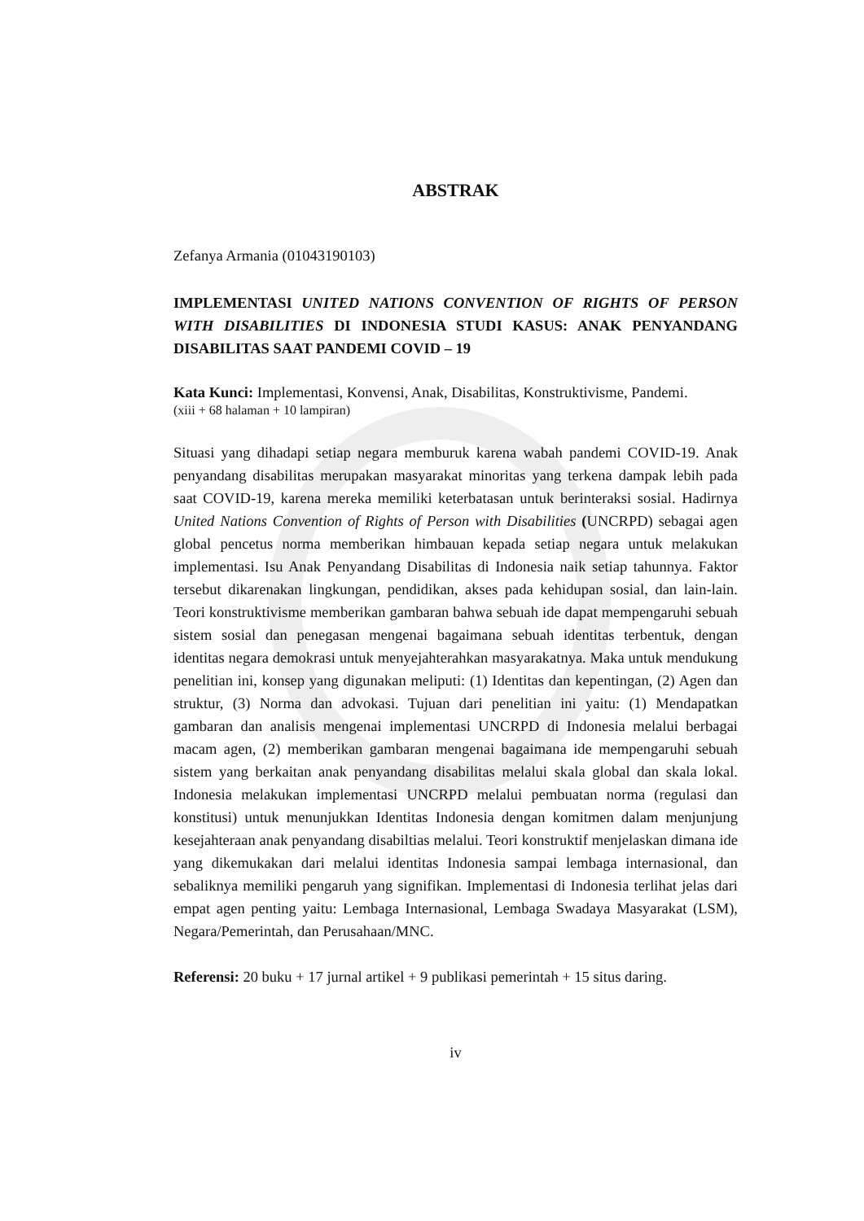ABSTRAK
Zefanya Armania (01043190103)
IMPLEMENTASI UNITED NATIONS CONVENTION OF RIGHTS OF PERSON WITH DISABILITIES DI INDONESIA STUDI KASUS: ANAK PENYANDANG DISABILITAS SAAT PANDEMI COVID – 19
Kata Kunci: Implementasi, Konvensi, Anak, Disabilitas, Konstruktivisme, Pandemi.
(xiii + 68 halaman + 10 lampiran)
Situasi yang dihadapi setiap negara memburuk karena wabah pandemi COVID-19. Anak penyandang disabilitas merupakan masyarakat minoritas yang terkena dampak lebih pada saat COVID-19, karena mereka memiliki keterbatasan untuk berinteraksi sosial. Hadirnya United Nations Convention of Rights of Person with Disabilities (UNCRPD) sebagai agen global pencetus norma memberikan himbauan kepada setiap negara untuk melakukan implementasi. Isu Anak Penyandang Disabilitas di Indonesia naik setiap tahunnya. Faktor tersebut dikarenakan lingkungan, pendidikan, akses pada kehidupan sosial, dan lain-lain. Teori konstruktivisme memberikan gambaran bahwa sebuah ide dapat mempengaruhi sebuah sistem sosial dan penegasan mengenai bagaimana sebuah identitas terbentuk, dengan identitas negara demokrasi untuk menyejahterahkan masyarakatnya. Maka untuk mendukung penelitian ini, konsep yang digunakan meliputi: (1) Identitas dan kepentingan, (2) Agen dan struktur, (3) Norma dan advokasi. Tujuan dari penelitian ini yaitu: (1) Mendapatkan gambaran dan analisis mengenai implementasi UNCRPD di Indonesia melalui berbagai macam agen, (2) memberikan gambaran mengenai bagaimana ide mempengaruhi sebuah sistem yang berkaitan anak penyandang disabilitas melalui skala global dan skala lokal. Indonesia melakukan implementasi UNCRPD melalui pembuatan norma (regulasi dan konstitusi) untuk menunjukkan Identitas Indonesia dengan komitmen dalam menjunjung kesejahteraan anak penyandang disabiltias melalui. Teori konstruktif menjelaskan dimana ide yang dikemukakan dari melalui identitas Indonesia sampai lembaga internasional, dan sebaliknya memiliki pengaruh yang signifikan. Implementasi di Indonesia terlihat jelas dari empat agen penting yaitu: Lembaga Internasional, Lembaga Swadaya Masyarakat (LSM), Negara/Pemerintah, dan Perusahaan/MNC.
Referensi: 20 buku + 17 jurnal artikel + 9 publikasi pemerintah + 15 situs daring.
iv